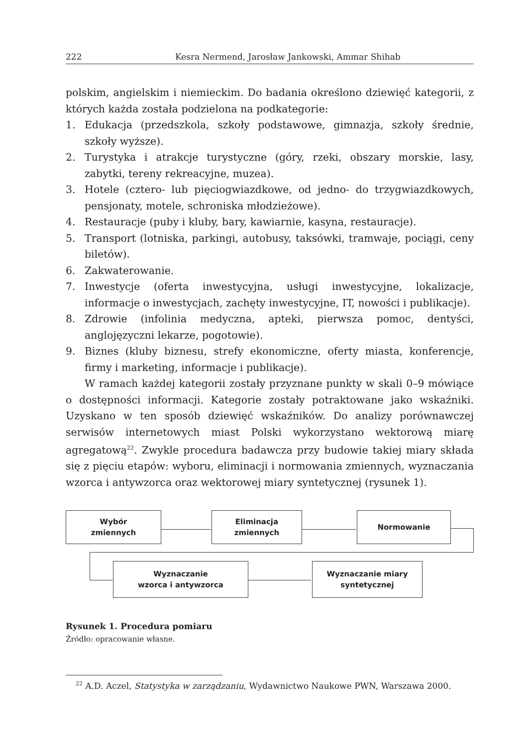222 Kesra Nermend, Jarosław Jankowski, Ammar Shihab
polskim, angielskim i niemieckim. Do badania określono dziewięć kategorii, z których każda została podzielona na podkategorie:
1. Edukacja (przedszkola, szkoły podstawowe, gimnazja, szkoły średnie, szkoły wyższe).
2. Turystyka i atrakcje turystyczne (góry, rzeki, obszary morskie, lasy, zabytki, tereny rekreacyjne, muzea).
3. Hotele (cztero- lub pięciogwiazdkowe, od jedno- do trzygwiazdkowych, pensjonaty, motele, schroniska młodzieżowe).
4. Restauracje (puby i kluby, bary, kawiarnie, kasyna, restauracje).
5. Transport (lotniska, parkingi, autobusy, taksówki, tramwaje, pociągi, ceny biletów).
6. Zakwaterowanie.
7. Inwestycje (oferta inwestycyjna, usługi inwestycyjne, lokalizacje, informacje o inwestycjach, zachęty inwestycyjne, IT, nowości i publikacje).
8. Zdrowie (infolinia medyczna, apteki, pierwsza pomoc, dentyści, anglojęzyczni lekarze, pogotowie).
9. Biznes (kluby biznesu, strefy ekonomiczne, oferty miasta, konferencje, firmy i marketing, informacje i publikacje).
W ramach każdej kategorii zostały przyznane punkty w skali 0–9 mówiące o dostępności informacji. Kategorie zostały potraktowane jako wskaźniki. Uzyskano w ten sposób dziewięć wskaźników. Do analizy porównawczej serwisów internetowych miast Polski wykorzystano wektorową miarę agregatową<sup>22</sup>. Zwykle procedura badawcza przy budowie takiej miary składa się z pięciu etapów: wyboru, eliminacji i normowania zmiennych, wyznaczania wzorca i antywzorca oraz wektorowej miary syntetycznej (rysunek 1).
Wybór
zmiennych
Eliminacja
zmiennych
Normowanie
Wyznaczanie
wzorca i antywzorca
Wyznaczanie miary
syntetycznej
Rysunek 1. Procedura pomiaru
Źródło: opracowanie własne.
<sup>22</sup> A.D. Aczel, Statystyka w zarządzaniu, Wydawnictwo Naukowe PWN, Warszawa 2000.